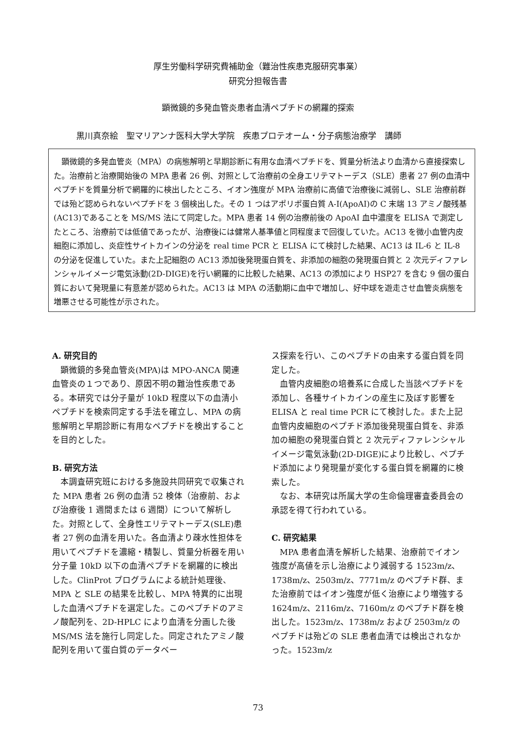厚生労働科学研究費補助金（難治性疾患克服研究事業）
研究分担報告書
顕微鏡的多発血管炎患者血清ペプチドの網羅的探索
黒川真奈絵　聖マリアンナ医科大学大学院　疾患プロテオーム・分子病態治療学　講師
顕微鏡的多発血管炎（MPA）の病態解明と早期診断に有用な血清ペプチドを、質量分析法より血清から直接探索した。治療前と治療開始後の MPA 患者 26 例、対照として治療前の全身エリテマトーデス（SLE）患者 27 例の血清中ペプチドを質量分析で網羅的に検出したところ、イオン強度が MPA 治療前に高値で治療後に減弱し、SLE 治療前群では殆ど認められないペプチドを 3 個検出した。その 1 つはアポリポ蛋白質 A-I(ApoAI)の C 末端 13 アミノ酸残基(AC13)であることを MS/MS 法にて同定した。MPA 患者 14 例の治療前後の ApoAI 血中濃度を ELISA で測定したところ、治療前では低値であったが、治療後には健常人基準値と同程度まで回復していた。AC13 を微小血管内皮細胞に添加し、炎症性サイトカインの分泌を real time PCR と ELISA にて検討した結果、AC13 は IL-6 と IL-8 の分泌を促進していた。また上記細胞の AC13 添加後発現蛋白質を、非添加の細胞の発現蛋白質と 2 次元ディファレンシャルイメージ電気泳動(2D-DIGE)を行い網羅的に比較した結果、AC13 の添加により HSP27 を含む 9 個の蛋白質において発現量に有意差が認められた。AC13 は MPA の活動期に血中で増加し、好中球を遊走させ血管炎病態を増悪させる可能性が示された。
A. 研究目的
顕微鏡的多発血管炎(MPA)は MPO-ANCA 関連血管炎の１つであり、原因不明の難治性疾患である。本研究では分子量が 10kD 程度以下の血清小ペプチドを検索同定する手法を確立し、MPA の病態解明と早期診断に有用なペプチドを検出することを目的とした。
B. 研究方法
本調査研究班における多施設共同研究で収集された MPA 患者 26 例の血清 52 検体（治療前、および治療後 1 週間または 6 週間）について解析した。対照として、全身性エリテマトーデス(SLE)患者 27 例の血清を用いた。各血清より疎水性担体を用いてペプチドを濃縮・精製し、質量分析器を用い分子量 10kD 以下の血清ペプチドを網羅的に検出した。ClinProt プログラムによる統計処理後、MPA と SLE の結果を比較し、MPA 特異的に出現した血清ペプチドを選定した。このペプチドのアミノ酸配列を、2D-HPLC により血清を分画した後 MS/MS 法を施行し同定した。同定されたアミノ酸配列を用いて蛋白質のデータベー
ス探索を行い、このペプチドの由来する蛋白質を同定した。
血管内皮細胞の培養系に合成した当該ペプチドを添加し、各種サイトカインの産生に及ぼす影響を ELISA と real time PCR にて検討した。また上記血管内皮細胞のペプチド添加後発現蛋白質を、非添加の細胞の発現蛋白質と 2 次元ディファレンシャルイメージ電気泳動(2D-DIGE)により比較し、ペプチド添加により発現量が変化する蛋白質を網羅的に検索した。
なお、本研究は所属大学の生命倫理審査委員会の承認を得て行われている。
C. 研究結果
MPA 患者血清を解析した結果、治療前でイオン強度が高値を示し治療により減弱する 1523m/z、1738m/z、2503m/z、7771m/z のペプチド群、また治療前ではイオン強度が低く治療により増強する 1624m/z、2116m/z、7160m/z のペプチド群を検出した。1523m/z、1738m/z および 2503m/z のペプチドは殆どの SLE 患者血清では検出されなかった。1523m/z
73